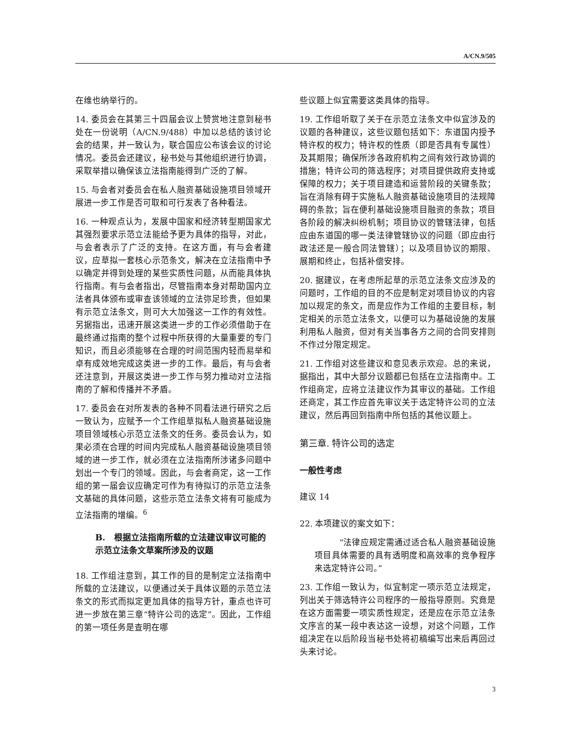A/CN.9/505
在维也纳举行的。
14. 委员会在其第三十四届会议上赞赏地注意到秘书处在一份说明（A/CN.9/488）中加以总结的该讨论会的结果，并一致认为，联合国应公布该会议的讨论情况。委员会还建议，秘书处与其他组织进行协调，采取举措以确保该立法指南能得到广泛的了解。
15. 与会者对委员会在私人融资基础设施项目领域开展进一步工作是否可取和可行发表了各种看法。
16. 一种观点认为，发展中国家和经济转型期国家尤其强烈要求示范立法能给予更为具体的指导，对此，与会者表示了广泛的支持。在这方面，有与会者建议，应草拟一套核心示范条文，解决在立法指南中予以确定并得到处理的某些实质性问题，从而能具体执行指南。有与会者指出，尽管指南本身对帮助国内立法者具体颁布或审查该领域的立法弥足珍贵，但如果有示范立法条文，则可大大加强这一工作的有效性。另据指出，迅速开展这类进一步的工作必须借助于在最终通过指南的整个过程中所获得的大量重要的专门知识，而且必须能够在合理的时间范围内轻而易举和卓有成效地完成这类进一步的工作。最后，有与会者还注意到，开展这类进一步工作与努力推动对立法指南的了解和传播并不矛盾。
17. 委员会在对所发表的各种不同看法进行研究之后一致认为，应赋予一个工作组草拟私人融资基础设施项目领域核心示范立法条文的任务。委员会认为，如果必须在合理的时间内完成私人融资基础设施项目领域的进一步工作，就必须在立法指南所涉诸多问题中划出一个专门的领域。因此，与会者商定，这一工作组的第一届会议应确定可作为有待拟订的示范立法条文基础的具体问题，这些示范立法条文将有可能成为立法指南的增编。<sup>6</sup>
B. 根据立法指南所载的立法建议审议可能的示范立法条文草案所涉及的议题
18. 工作组注意到，其工作的目的是制定立法指南中所载的立法建议，以便通过关于具体议题的示范立法条文的形式而拟定更加具体的指导方针，重点也许可进一步放在第三章“特许公司的选定”。因此，工作组的第一项任务是查明在哪
些议题上似宜需要这类具体的指导。
19. 工作组听取了关于在示范立法条文中似宜涉及的议题的各种建议，这些议题包括如下：东道国内授予特许权的权力；特许权的性质（即是否具有专属性）及其期限；确保所涉各政府机构之间有效行政协调的措施；特许公司的筛选程序；对项目提供政府支持或保障的权力；关于项目建造和运营阶段的关键条款；旨在消除有碍于实施私人融资基础设施项目的法规障碍的条款；旨在便利基础设施项目融资的条款；项目各阶段的解决纠纷机制；项目协议的管辖法律，包括应由东道国的哪一类法律管辖协议的问题（即应由行政法还是一般合同法管辖）；以及项目协议的期限、展期和终止，包括补偿安排。
20. 据建议，在考虑所起草的示范立法条文应涉及的问题时，工作组的目的不应是制定对项目协议的内容加以规定的条文，而是应作为工作组的主要目标，制定相关的示范立法条文，以便可以为基础设施的发展利用私人融资，但对有关当事各方之间的合同安排则不作过分限定规定。
21. 工作组对这些建议和意见表示欢迎。总的来说，据指出，其中大部分议题都已包括在立法指南中。工作组商定，应将立法建议作为其审议的基础。工作组还商定，其工作应首先审议关于选定特许公司的立法建议，然后再回到指南中所包括的其他议题上。
第三章. 特许公司的选定
一般性考虑
建议 14
22. 本项建议的案文如下：
“法律应规定需通过适合私人融资基础设施项目具体需要的具有透明度和高效率的竞争程序来选定特许公司。”
23. 工作组一致认为，似宜制定一项示范立法规定，列出关于筛选特许公司程序的一般指导原则。究竟是在这方面需要一项实质性规定，还是应在示范立法条文序言的某一段中表达这一设想，对这个问题，工作组决定在以后阶段当秘书处将初稿编写出来后再回过头来讨论。
3